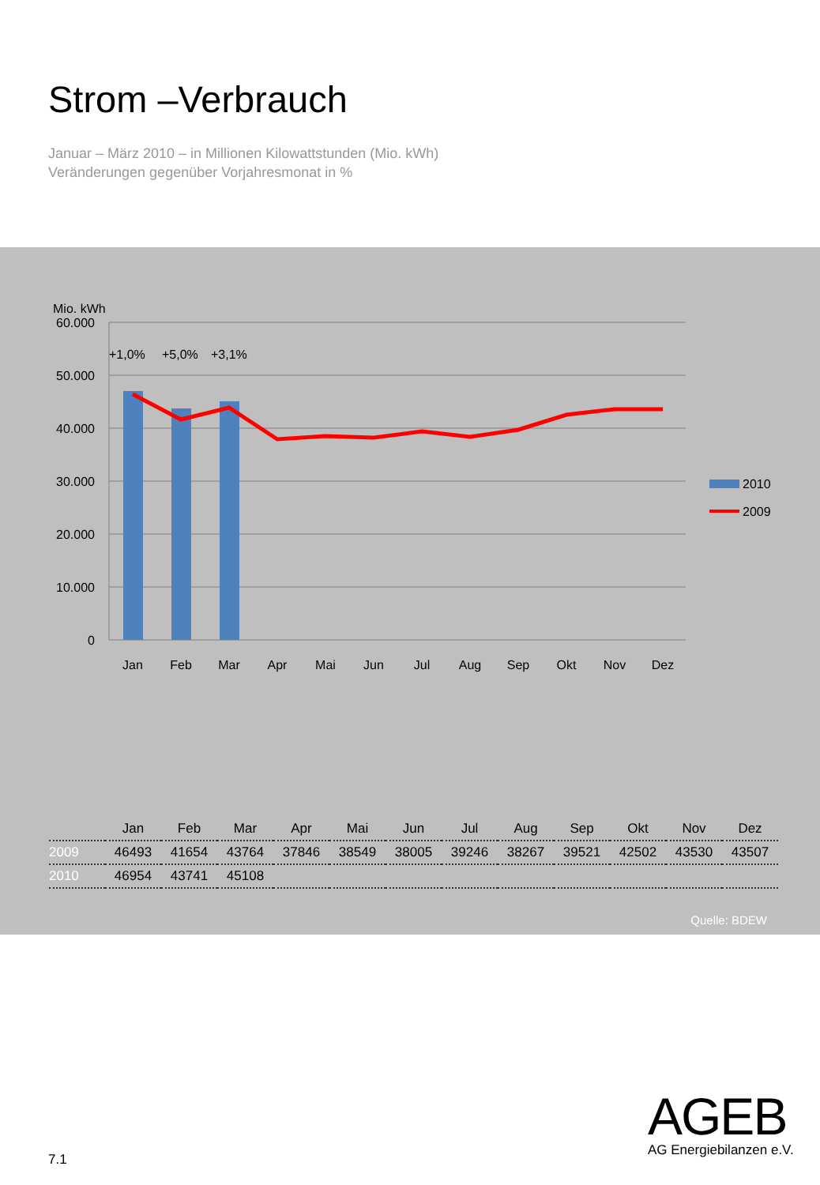Strom –Verbrauch
Januar – März 2010 – in Millionen Kilowattstunden (Mio. kWh)
Veränderungen gegenüber Vorjahresmonat in %
Mio. kWh
60.000
50.000
40.000
30.000
20.000
10.000
0
+1,0%
+5,0%
+3,1%
Jan
Feb
Mar
Apr
Mai
Jun
Jul
Aug
Sep
Okt
Nov
Dez
2010
2009
| | Jan | Feb | Mar | Apr | Mai | Jun | Jul | Aug | Sep | Okt | Nov | Dez |
| --- | --- | --- | --- | --- | --- | --- | --- | --- | --- | --- | --- | --- |
| 2009 | 46493 | 41654 | 43764 | 37846 | 38549 | 38005 | 39246 | 38267 | 39521 | 42502 | 43530 | 43507 |
| 2010 | 46954 | 43741 | 45108 | | | | | | | | | |
Quelle: BDEW
AGEB
AG Energiebilanzen e.V.
7.1